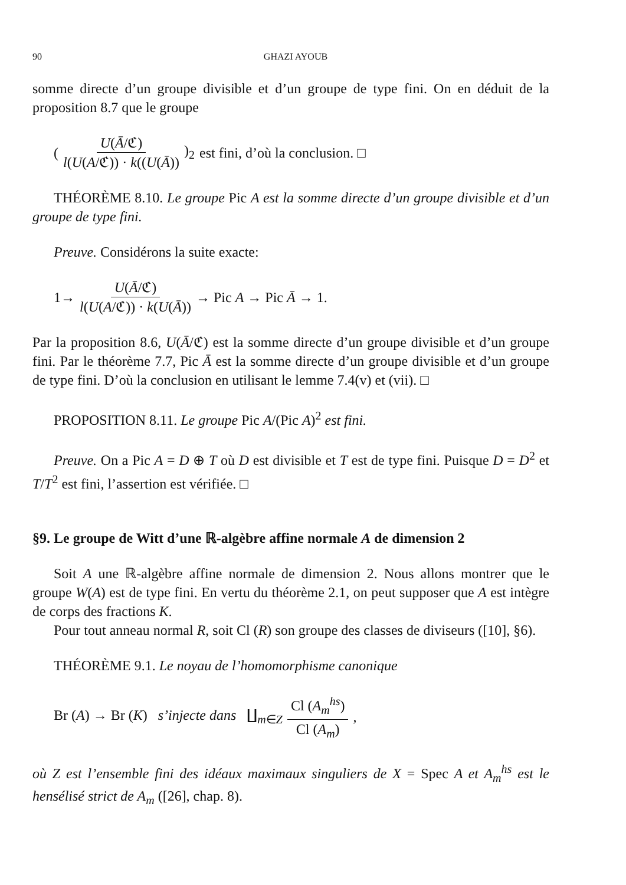90 GHAZI AYOUB
somme directe d’un groupe divisible et d’un groupe de type fini. On en déduit de la proposition 8.7 que le groupe
(U(Ā/ℭ) l(U(A/ℭ)) · k((U(Ā)))<sub>2</sub> est fini, d’où la conclusion. □
THÉORÈME 8.10. Le groupe Pic A est la somme directe d’un groupe divisible et d’un groupe de type fini.
Preuve. Considérons la suite exacte:
1→ U(Ā/ℭ) l(U(A/ℭ)) · k(U(Ā)) → Pic A → Pic Ā → 1.
Par la proposition 8.6, U(Ā/ℭ) est la somme directe d’un groupe divisible et d’un groupe fini. Par le théorème 7.7, Pic Ā est la somme directe d’un groupe divisible et d’un groupe de type fini. D’où la conclusion en utilisant le lemme 7.4(v) et (vii). □
PROPOSITION 8.11. Le groupe Pic A/(Pic A)<sup>2</sup> est fini.
Preuve. On a Pic A = D ⊕ T où D est divisible et T est de type fini. Puisque D = D<sup>2</sup> et T/T<sup>2</sup> est fini, l’assertion est vérifiée. □
§9. Le groupe de Witt d’une ℝ-algèbre affine normale A de dimension 2
Soit A une ℝ-algèbre affine normale de dimension 2. Nous allons montrer que le groupe W(A) est de type fini. En vertu du théorème 2.1, on peut supposer que A est intègre de corps des fractions K.
Pour tout anneau normal R, soit Cl (R) son groupe des classes de diviseurs ([10], §6).
THÉORÈME 9.1. Le noyau de l’homomorphisme canonique
Br (A) → Br (K) s’injecte dans ∐<sub>m∈Z</sub> Cl (A<sub>m</sub><sup>hs</sup>) Cl (A<sub>m</sub>),
où Z est l’ensemble fini des idéaux maximaux singuliers de X = Spec A et A<sub>m</sub><sup>hs</sup> est le hensélisé strict de A<sub>m</sub> ([26], chap. 8).